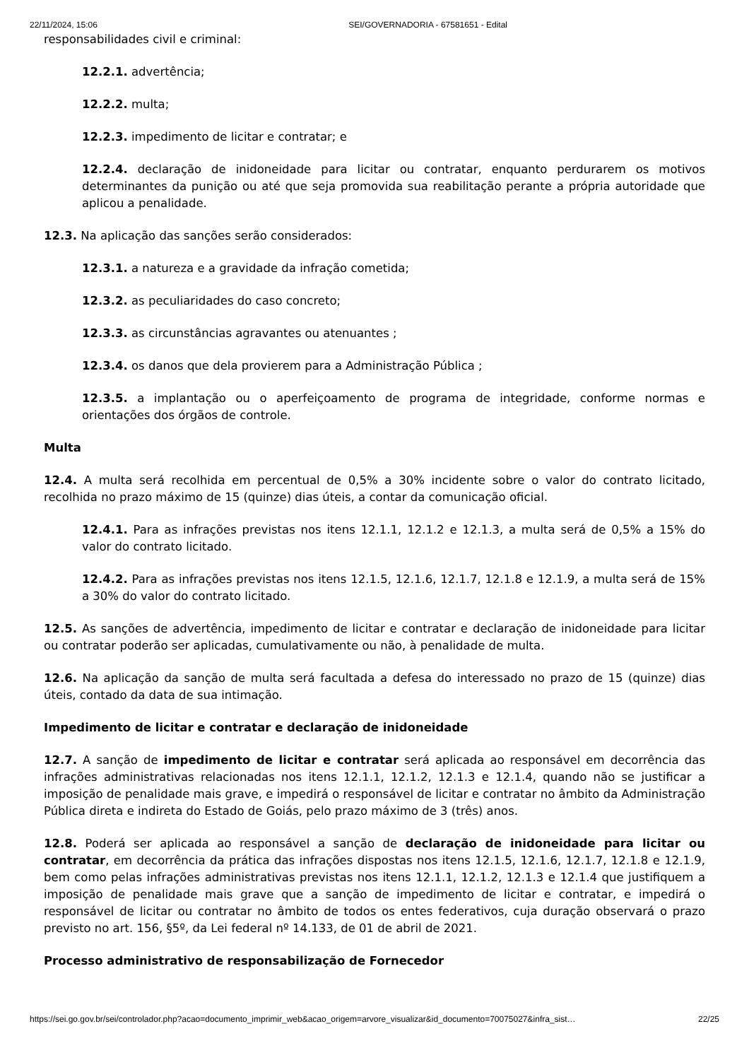22/11/2024, 15:06 SEI/GOVERNADORIA - 67581651 - Edital
responsabilidades civil e criminal:
12.2.1. advertência;
12.2.2. multa;
12.2.3. impedimento de licitar e contratar; e
12.2.4. declaração de inidoneidade para licitar ou contratar, enquanto perdurarem os motivos determinantes da punição ou até que seja promovida sua reabilitação perante a própria autoridade que aplicou a penalidade.
12.3. Na aplicação das sanções serão considerados:
12.3.1. a natureza e a gravidade da infração cometida;
12.3.2. as peculiaridades do caso concreto;
12.3.3. as circunstâncias agravantes ou atenuantes ;
12.3.4. os danos que dela provierem para a Administração Pública ;
12.3.5. a implantação ou o aperfeiçoamento de programa de integridade, conforme normas e orientações dos órgãos de controle.
Multa
12.4. A multa será recolhida em percentual de 0,5% a 30% incidente sobre o valor do contrato licitado, recolhida no prazo máximo de 15 (quinze) dias úteis, a contar da comunicação oficial.
12.4.1. Para as infrações previstas nos itens 12.1.1, 12.1.2 e 12.1.3, a multa será de 0,5% a 15% do valor do contrato licitado.
12.4.2. Para as infrações previstas nos itens 12.1.5, 12.1.6, 12.1.7, 12.1.8 e 12.1.9, a multa será de 15% a 30% do valor do contrato licitado.
12.5. As sanções de advertência, impedimento de licitar e contratar e declaração de inidoneidade para licitar ou contratar poderão ser aplicadas, cumulativamente ou não, à penalidade de multa.
12.6. Na aplicação da sanção de multa será facultada a defesa do interessado no prazo de 15 (quinze) dias úteis, contado da data de sua intimação.
Impedimento de licitar e contratar e declaração de inidoneidade
12.7. A sanção de impedimento de licitar e contratar será aplicada ao responsável em decorrência das infrações administrativas relacionadas nos itens 12.1.1, 12.1.2, 12.1.3 e 12.1.4, quando não se justificar a imposição de penalidade mais grave, e impedirá o responsável de licitar e contratar no âmbito da Administração Pública direta e indireta do Estado de Goiás, pelo prazo máximo de 3 (três) anos.
12.8. Poderá ser aplicada ao responsável a sanção de declaração de inidoneidade para licitar ou contratar, em decorrência da prática das infrações dispostas nos itens 12.1.5, 12.1.6, 12.1.7, 12.1.8 e 12.1.9, bem como pelas infrações administrativas previstas nos itens 12.1.1, 12.1.2, 12.1.3 e 12.1.4 que justifiquem a imposição de penalidade mais grave que a sanção de impedimento de licitar e contratar, e impedirá o responsável de licitar ou contratar no âmbito de todos os entes federativos, cuja duração observará o prazo previsto no art. 156, §5º, da Lei federal nº 14.133, de 01 de abril de 2021.
Processo administrativo de responsabilização de Fornecedor
https://sei.go.gov.br/sei/controlador.php?acao=documento_imprimir_web&acao_origem=arvore_visualizar&id_documento=70075027&infra_sist… 22/25